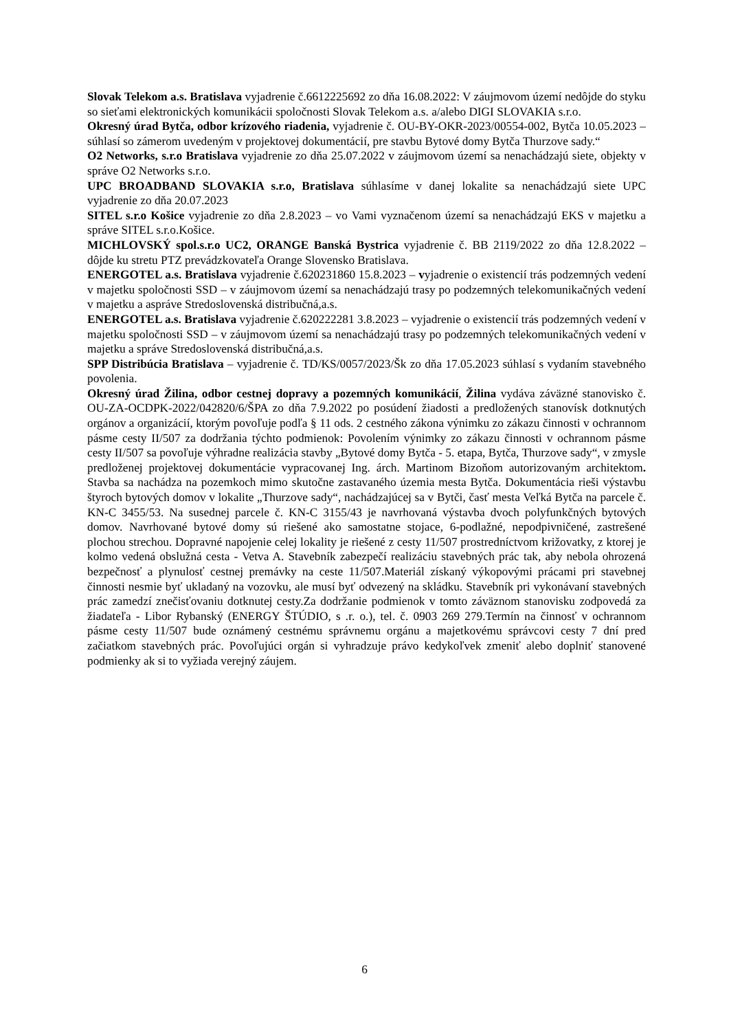Slovak Telekom a.s. Bratislava vyjadrenie č.6612225692 zo dňa 16.08.2022: V záujmovom území nedôjde do styku so sieťami elektronických komunikácii spoločnosti Slovak Telekom a.s. a/alebo DIGI SLOVAKIA s.r.o.
Okresný úrad Bytča, odbor krízového riadenia, vyjadrenie č. OU-BY-OKR-2023/00554-002, Bytča 10.05.2023 – súhlasí so zámerom uvedeným v projektovej dokumentácií, pre stavbu Bytové domy Bytča Thurzove sady.“
O2 Networks, s.r.o Bratislava vyjadrenie zo dňa 25.07.2022 v záujmovom území sa nenachádzajú siete, objekty v správe O2 Networks s.r.o.
UPC BROADBAND SLOVAKIA s.r.o, Bratislava súhlasíme v danej lokalite sa nenachádzajú siete UPC vyjadrenie zo dňa 20.07.2023
SITEL s.r.o Košice vyjadrenie zo dňa 2.8.2023 – vo Vami vyznačenom území sa nenachádzajú EKS v majetku a správe SITEL s.r.o.Košice.
MICHLOVSKÝ spol.s.r.o UC2, ORANGE Banská Bystrica vyjadrenie č. BB 2119/2022 zo dňa 12.8.2022 – dôjde ku stretu PTZ prevádzkovateľa Orange Slovensko Bratislava.
ENERGOTEL a.s. Bratislava vyjadrenie č.620231860 15.8.2023 – vyjadrenie o existencií trás podzemných vedení v majetku spoločnosti SSD – v záujmovom území sa nenachádzajú trasy po podzemných telekomunikačných vedení v majetku a asprávе Stredoslovenská distribučná,a.s.
ENERGOTEL a.s. Bratislava vyjadrenie č.620222281 3.8.2023 – vyjadrenie o existencií trás podzemných vedení v majetku spoločnosti SSD – v záujmovom území sa nenachádzajú trasy po podzemných telekomunikačných vedení v majetku a správe Stredoslovenská distribučná,a.s.
SPP Distribúcia Bratislava – vyjadrenie č. TD/KS/0057/2023/Šk zo dňa 17.05.2023 súhlasí s vydaním stavebného povolenia.
Okresný úrad Žilina, odbor cestnej dopravy a pozemných komunikácií, Žilina vydáva záväzné stanovisko č. OU-ZA-OCDPK-2022/042820/6/ŠPA zo dňa 7.9.2022 po posúdení žiadosti a predložených stanovísk dotknutých orgánov a organizácií, ktorým povoľuje podľa § 11 ods. 2 cestného zákona výnimku zo zákazu činnosti v ochrannom pásme cesty II/507 za dodržania týchto podmienok: Povolením výnimky zo zákazu činnosti v ochrannom pásme cesty II/507 sa povoľuje výhradne realizácia stavby „Bytové domy Bytča - 5. etapa, Bytča, Thurzove sady“, v zmysle predloženej projektovej dokumentácie vypracovanej Ing. árch. Martinom Bizoňom autorizovaným architektom. Stavba sa nachádza na pozemkoch mimo skutočne zastavaného územia mesta Bytča. Dokumentácia rieši výstavbu štyroch bytových domov v lokalite „Thurzove sady“, nachádzajúcej sa v Bytči, časť mesta Veľká Bytča na parcele č. KN-C 3455/53. Na susednej parcele č. KN-C 3155/43 je navrhovaná výstavba dvoch polyfunkčných bytových domov. Navrhované bytové domy sú riešené ako samostatne stojace, 6-podlažné, nepodpivničené, zastrešené plochou strechou. Dopravné napojenie celej lokality je riešené z cesty 11/507 prostredníctvom križovatky, z ktorej je kolmo vedená obslužná cesta - Vetva A. Stavebník zabezpečí realizáciu stavebných prác tak, aby nebola ohrozená bezpečnosť a plynulosť cestnej premávky na ceste 11/507.Materiál získaný výkopovými prácami pri stavebnej činnosti nesmie byť ukladaný na vozovku, ale musí byť odvezený na skládku. Stavebník pri vykonávaní stavebných prác zamedzí znečisťovaniu dotknutej cesty.Za dodržanie podmienok v tomto záväznom stanovisku zodpovedá za žiadateľa - Libor Rybanský (ENERGY ŠTÚDIO, s .r. o.), tel. č. 0903 269 279.Termín na činnosť v ochrannom pásme cesty 11/507 bude oznámený cestnému správnemu orgánu a majetkovému správcovi cesty 7 dní pred začiatkom stavebných prác. Povoľujúci orgán si vyhradzuje právo kedykoľvek zmeniť alebo doplniť stanovené podmienky ak si to vyžiada verejný záujem.
6